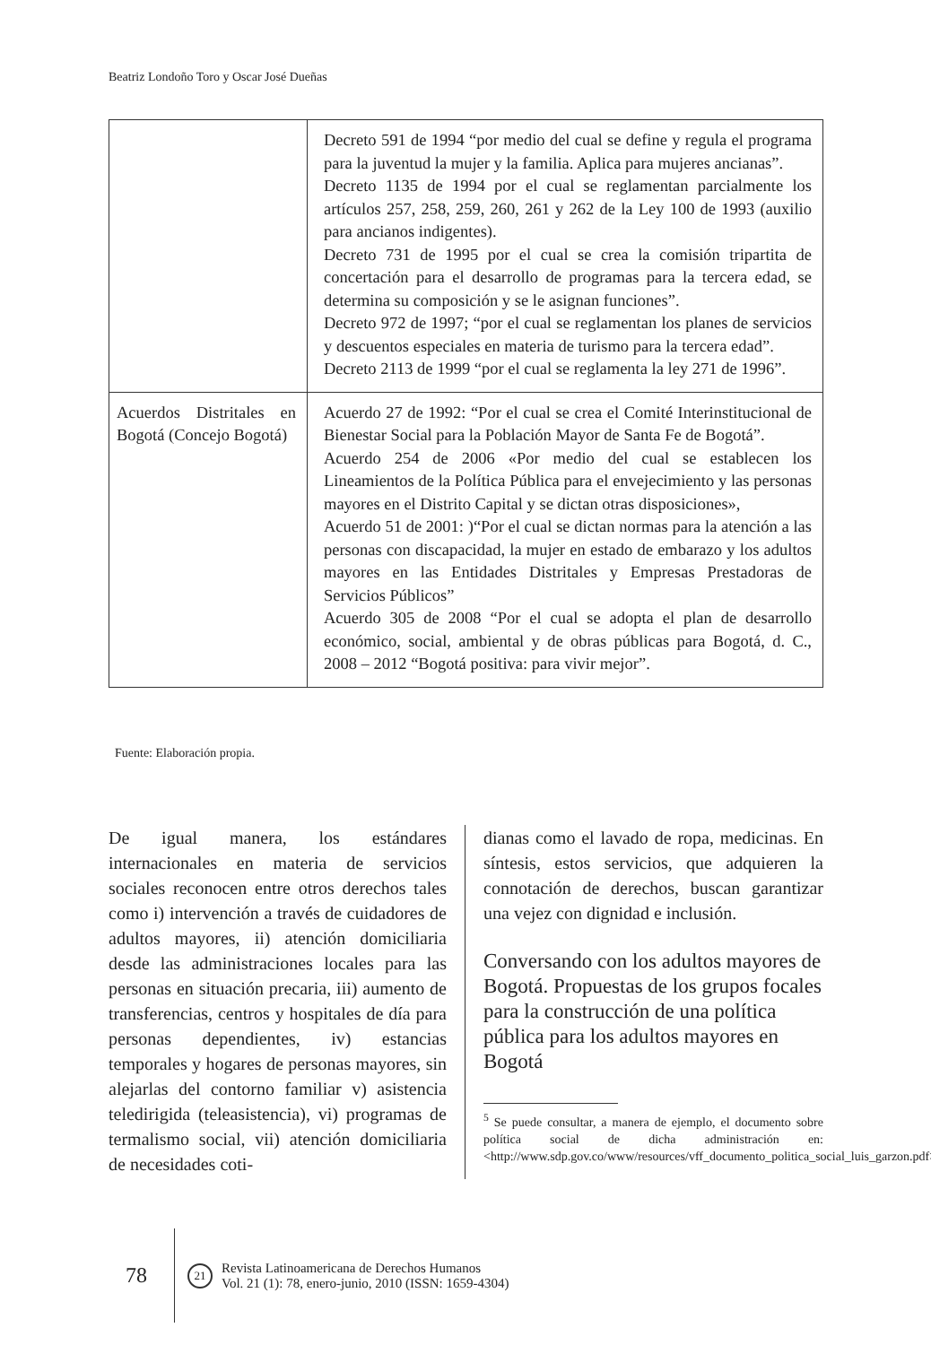Beatriz Londoño Toro y Oscar José Dueñas
| | Decreto 591 de 1994 “por medio del cual se define y regula el programa para la juventud la mujer y la familia. Aplica para mujeres ancianas”. Decreto 1135 de 1994 por el cual se reglamentan parcialmente los artículos 257, 258, 259, 260, 261 y 262 de la Ley 100 de 1993 (auxilio para ancianos indigentes). Decreto 731 de 1995 por el cual se crea la comisión tripartita de concertación para el desarrollo de programas para la tercera edad, se determina su composición y se le asignan funciones”. Decreto 972 de 1997; “por el cual se reglamentan los planes de servicios y descuentos especiales en materia de turismo para la tercera edad”. Decreto 2113 de 1999 “por el cual se reglamenta la ley 271 de 1996”. |
| Acuerdos Distritales en Bogotá (Concejo Bogotá) | Acuerdo 27 de 1992: “Por el cual se crea el Comité Interinstitucional de Bienestar Social para la Población Mayor de Santa Fe de Bogotá”. Acuerdo 254 de 2006 «Por medio del cual se establecen los Lineamientos de la Política Pública para el envejecimiento y las personas mayores en el Distrito Capital y se dictan otras disposiciones», Acuerdo 51 de 2001: )“Por el cual se dictan normas para la atención a las personas con discapacidad, la mujer en estado de embarazo y los adultos mayores en las Entidades Distritales y Empresas Prestadoras de Servicios Públicos” Acuerdo 305 de 2008 “Por el cual se adopta el plan de desarrollo económico, social, ambiental y de obras públicas para Bogotá, d. C., 2008 – 2012 “Bogotá positiva: para vivir mejor”. |
Fuente: Elaboración propia.
De igual manera, los estándares internacionales en materia de servicios sociales reconocen entre otros derechos tales como i) intervención a través de cuidadores de adultos mayores, ii) atención domiciliaria desde las administraciones locales para las personas en situación precaria, iii) aumento de transferencias, centros y hospitales de día para personas dependientes, iv) estancias temporales y hogares de personas mayores, sin alejarlas del contorno familiar v) asistencia teledirigida (teleasistencia), vi) programas de termalismo social, vii) atención domiciliaria de necesidades coti-
dianas como el lavado de ropa, medicinas. En síntesis, estos servicios, que adquieren la connotación de derechos, buscan garantizar una vejez con dignidad e inclusión.
Conversando con los adultos mayores de Bogotá. Propuestas de los grupos focales para la construcción de una política pública para los adultos mayores en Bogotá
<sup>5</sup> Se puede consultar, a manera de ejemplo, el documento sobre política social de dicha administración en: <http://www.sdp.gov.co/www/resources/vff_documento_politica_social_luis_garzon.pdf>.
78
21
Revista Latinoamericana de Derechos Humanos
Vol. 21 (1): 78, enero-junio, 2010 (ISSN: 1659-4304)